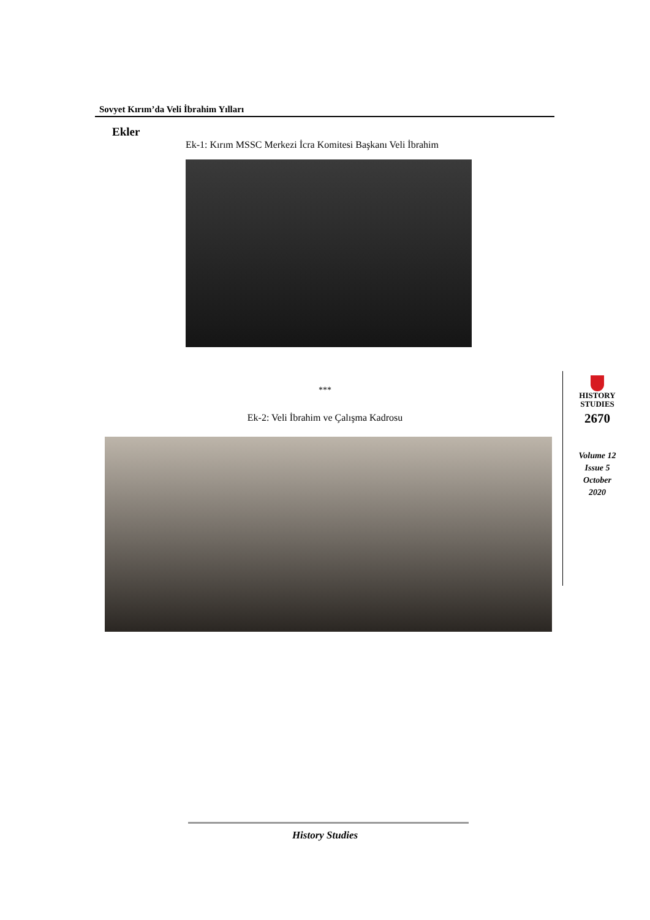Sovyet Kırım’da Veli İbrahim Yılları
Ekler
Ek-1: Kırım MSSC Merkezi İcra Komitesi Başkanı Veli İbrahim
***
Ek-2: Veli İbrahim ve Çalışma Kadrosu
HISTORY
STUDIES
2670
Volume 12
Issue 5
October
2020
History Studies